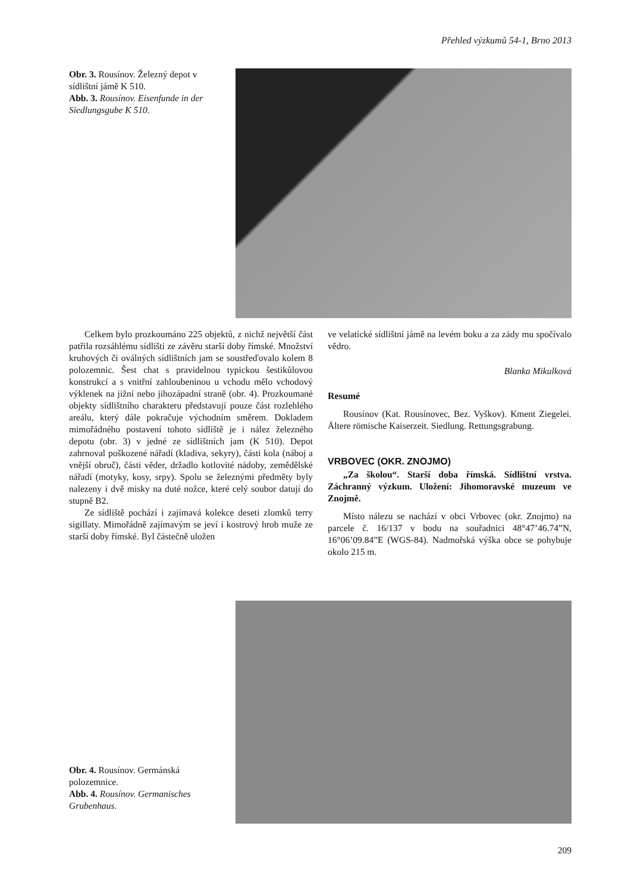Přehled výzkumů 54-1, Brno 2013
Obr. 3. Rousínov. Železný depot v sídlištní jámě K 510.
Abb. 3. Rousínov. Eisenfunde in der Siedlungsgube K 510.
Celkem bylo prozkoumáno 225 objektů, z nichž největší část patřila rozsáhlému sídlišti ze závěru starší doby římské. Množství kruhových či oválných sídlištních jam se soustřeďovalo kolem 8 polozemnic. Šest chat s pravidelnou typickou šestikůlovou konstrukcí a s vnitřní zahloubeninou u vchodu mělo vchodový výklenek na jižní nebo jihozápadní straně (obr. 4). Prozkoumané objekty sídlištního charakteru představují pouze část rozlehlého areálu, který dále pokračuje východním směrem. Dokladem mimořádného postavení tohoto sídliště je i nález železného depotu (obr. 3) v jedné ze sídlištních jam (K 510). Depot zahrnoval poškozené nářadí (kladiva, sekyry), části kola (náboj a vnější obruč), části věder, držadlo kotlovité nádoby, zemědělské nářadí (motyky, kosy, srpy). Spolu se železnými předměty byly nalezeny i dvě misky na duté nožce, které celý soubor datují do stupně B2.
Ze sídliště pochází i zajímavá kolekce deseti zlomků terry sigillaty. Mimořádně zajímavým se jeví i kostrový hrob muže ze starší doby římské. Byl částečně uložen
ve velatické sídlištní jámě na levém boku a za zády mu spočívalo vědro.
Blanka Mikulková
Resumé
Rousínov (Kat. Rousínovec, Bez. Vyškov). Kment Ziegelei. Ältere römische Kaiserzeit. Siedlung. Rettungsgrabung.
VRBOVEC (OKR. ZNOJMO)
„Za školou“. Starší doba římská. Sídlištní vrstva. Záchranný výzkum. Uložení: Jihomoravské muzeum ve Znojmě.
Místo nálezu se nachází v obci Vrbovec (okr. Znojmo) na parcele č. 16/137 v bodu na souřadnici 48°47’46.74”N, 16°06’09.84”E (WGS-84). Nadmořská výška obce se pohybuje okolo 215 m.
Obr. 4. Rousínov. Germánská polozemnice.
Abb. 4. Rousínov. Germanisches Grubenhaus.
209